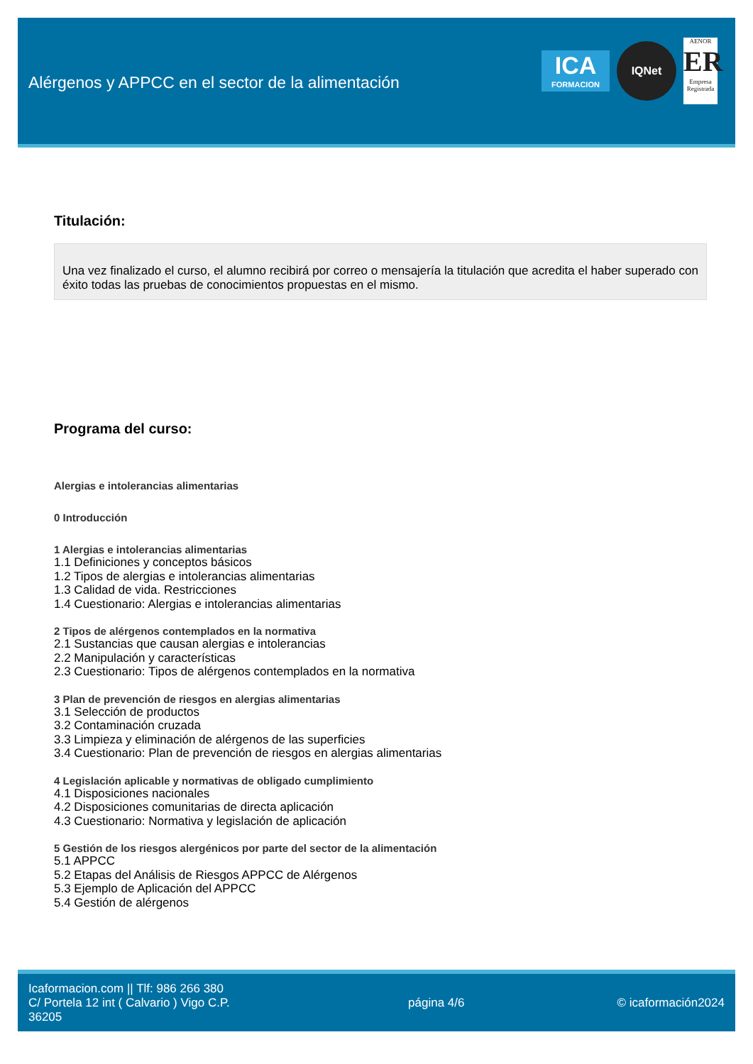Alérgenos y APPCC en el sector de la alimentación
ICA
FORMACION
IQNet
AENOR
ER
Empresa Registrada
Titulación:
Una vez finalizado el curso, el alumno recibirá por correo o mensajería la titulación que acredita el haber superado con éxito todas las pruebas de conocimientos propuestas en el mismo.
Programa del curso:
Alergias e intolerancias alimentarias
0 Introducción
1 Alergias e intolerancias alimentarias
1.1 Definiciones y conceptos básicos
1.2 Tipos de alergias e intolerancias alimentarias
1.3 Calidad de vida. Restricciones
1.4 Cuestionario: Alergias e intolerancias alimentarias
2 Tipos de alérgenos contemplados en la normativa
2.1 Sustancias que causan alergias e intolerancias
2.2 Manipulación y características
2.3 Cuestionario: Tipos de alérgenos contemplados en la normativa
3 Plan de prevención de riesgos en alergias alimentarias
3.1 Selección de productos
3.2 Contaminación cruzada
3.3 Limpieza y eliminación de alérgenos de las superficies
3.4 Cuestionario: Plan de prevención de riesgos en alergias alimentarias
4 Legislación aplicable y normativas de obligado cumplimiento
4.1 Disposiciones nacionales
4.2 Disposiciones comunitarias de directa aplicación
4.3 Cuestionario: Normativa y legislación de aplicación
5 Gestión de los riesgos alergénicos por parte del sector de la alimentación
5.1 APPCC
5.2 Etapas del Análisis de Riesgos APPCC de Alérgenos
5.3 Ejemplo de Aplicación del APPCC
5.4 Gestión de alérgenos
Icaformacion.com || Tlf: 986 266 380
C/ Portela 12 int ( Calvario ) Vigo C.P. 36205
página 4/6 © icaformación2024